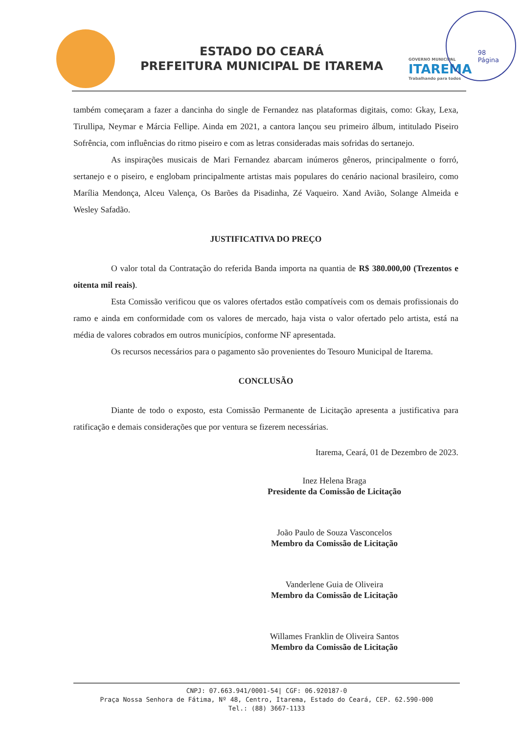ESTADO DO CEARÁ
PREFEITURA MUNICIPAL DE ITAREMA
GOVERNO MUNICIPAL
ITAREMA
Trabalhando para todos
98
Página
também começaram a fazer a dancinha do single de Fernandez nas plataformas digitais, como: Gkay, Lexa, Tirullipa, Neymar e Márcia Fellipe. Ainda em 2021, a cantora lançou seu primeiro álbum, intitulado Piseiro Sofrência, com influências do ritmo piseiro e com as letras consideradas mais sofridas do sertanejo.
As inspirações musicais de Mari Fernandez abarcam inúmeros gêneros, principalmente o forró, sertanejo e o piseiro, e englobam principalmente artistas mais populares do cenário nacional brasileiro, como Marília Mendonça, Alceu Valença, Os Barões da Pisadinha, Zé Vaqueiro. Xand Avião, Solange Almeida e Wesley Safadão.
JUSTIFICATIVA DO PREÇO
O valor total da Contratação do referida Banda importa na quantia de R$ 380.000,00 (Trezentos e oitenta mil reais).
Esta Comissão verificou que os valores ofertados estão compatíveis com os demais profissionais do ramo e ainda em conformidade com os valores de mercado, haja vista o valor ofertado pelo artista, está na média de valores cobrados em outros municípios, conforme NF apresentada.
Os recursos necessários para o pagamento são provenientes do Tesouro Municipal de Itarema.
CONCLUSÃO
Diante de todo o exposto, esta Comissão Permanente de Licitação apresenta a justificativa para ratificação e demais considerações que por ventura se fizerem necessárias.
Itarema, Ceará, 01 de Dezembro de 2023.
Inez Helena Braga
Presidente da Comissão de Licitação
João Paulo de Souza Vasconcelos
Membro da Comissão de Licitação
Vanderlene Guia de Oliveira
Membro da Comissão de Licitação
Willames Franklin de Oliveira Santos
Membro da Comissão de Licitação
CNPJ: 07.663.941/0001-54| CGF: 06.920187-0
Praça Nossa Senhora de Fátima, Nº 48, Centro, Itarema, Estado do Ceará, CEP. 62.590-000
Tel.: (88) 3667-1133